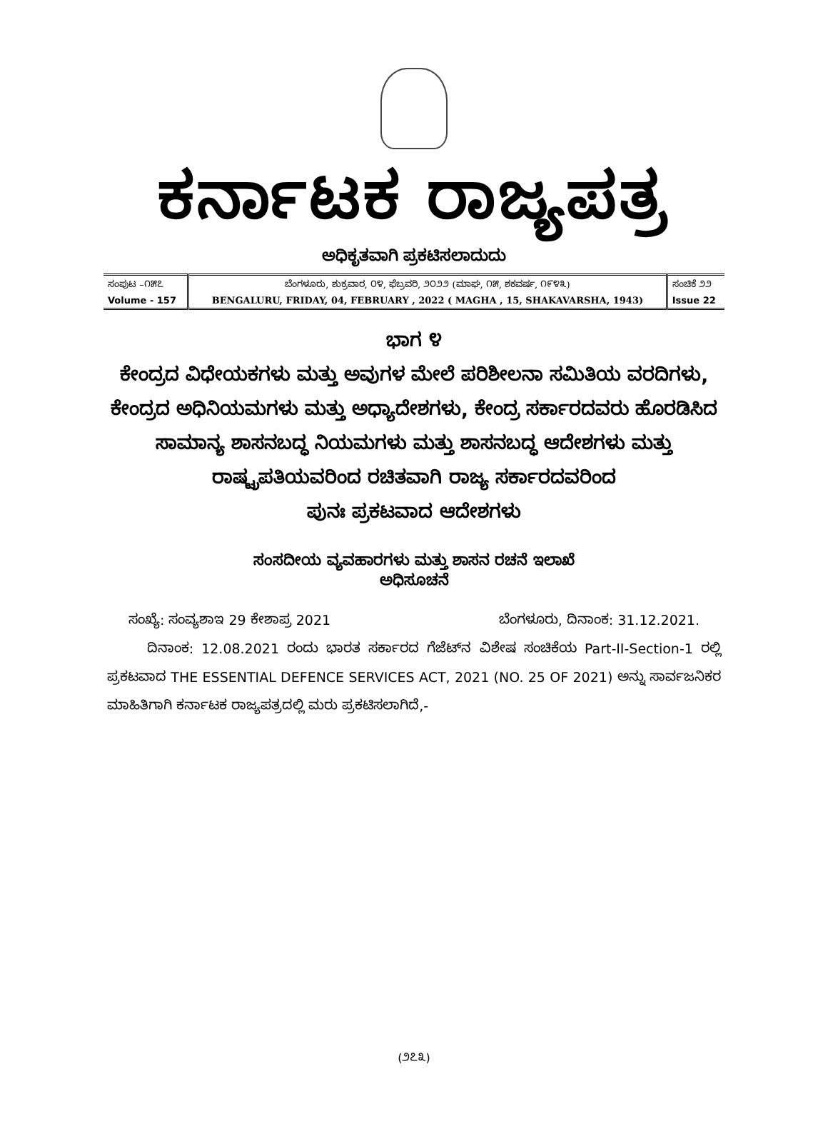ಕರ್ನಾಟಕ ರಾಜ್ಯಪತ್ರ
ಅಧಿಕೃತವಾಗಿ ಪ್ರಕಟಿಸಲಾದುದು
| ಸಂಪುಟ –೧೫೭ | ಬೆಂಗಳೂರು, ಶುಕ್ರವಾರ, ೦೪, ಫೆಬ್ರವರಿ, ೨೦೨೨ (ಮಾಘ, ೧೫, ಶಕವರ್ಷ, ೧೯೪೩) | ಸಂಚಿಕೆ ೨೨ |
| Volume - 157 | BENGALURU, FRIDAY, 04, FEBRUARY , 2022 ( MAGHA , 15, SHAKAVARSHA, 1943) | Issue 22 |
ಭಾಗ ೪
ಕೇಂದ್ರದ ವಿಧೇಯಕಗಳು ಮತ್ತು ಅವುಗಳ ಮೇಲೆ ಪರಿಶೀಲನಾ ಸಮಿತಿಯ ವರದಿಗಳು,
ಕೇಂದ್ರದ ಅಧಿನಿಯಮಗಳು ಮತ್ತು ಅಧ್ಯಾದೇಶಗಳು, ಕೇಂದ್ರ ಸರ್ಕಾರದವರು ಹೊರಡಿಸಿದ
ಸಾಮಾನ್ಯ ಶಾಸನಬದ್ಧ ನಿಯಮಗಳು ಮತ್ತು ಶಾಸನಬದ್ಧ ಆದೇಶಗಳು ಮತ್ತು
ರಾಷ್ಟ್ರಪತಿಯವರಿಂದ ರಚಿತವಾಗಿ ರಾಜ್ಯ ಸರ್ಕಾರದವರಿಂದ
ಪುನಃ ಪ್ರಕಟವಾದ ಆದೇಶಗಳು
ಸಂಸದೀಯ ವ್ಯವಹಾರಗಳು ಮತ್ತು ಶಾಸನ ರಚನೆ ಇಲಾಖೆ
ಅಧಿಸೂಚನೆ
ಸಂಖ್ಯೆ: ಸಂವ್ಯಶಾಇ 29 ಕೇಶಾಪ್ರ 2021 ಬೆಂಗಳೂರು, ದಿನಾಂಕ: 31.12.2021.
ದಿನಾಂಕ: 12.08.2021 ರಂದು ಭಾರತ ಸರ್ಕಾರದ ಗೆಜೆಟ್‌ನ ವಿಶೇಷ ಸಂಚಿಕೆಯ Part-II-Section-1 ರಲ್ಲಿ ಪ್ರಕಟವಾದ THE ESSENTIAL DEFENCE SERVICES ACT, 2021 (NO. 25 OF 2021) ಅನ್ನು ಸಾರ್ವಜನಿಕರ ಮಾಹಿತಿಗಾಗಿ ಕರ್ನಾಟಕ ರಾಜ್ಯಪತ್ರದಲ್ಲಿ ಮರು ಪ್ರಕಟಿಸಲಾಗಿದೆ,-
(೨೭೩)